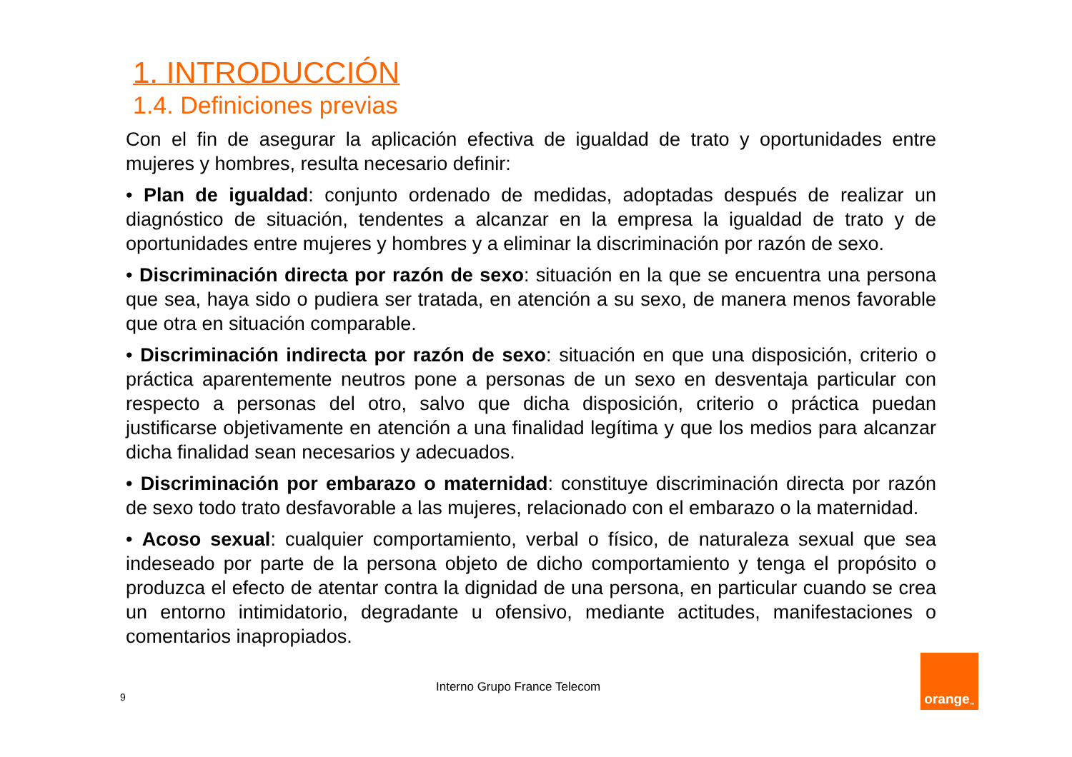1. INTRODUCCIÓN
1.4. Definiciones previas
Con el fin de asegurar la aplicación efectiva de igualdad de trato y oportunidades entre mujeres y hombres, resulta necesario definir:
• Plan de igualdad: conjunto ordenado de medidas, adoptadas después de realizar un diagnóstico de situación, tendentes a alcanzar en la empresa la igualdad de trato y de oportunidades entre mujeres y hombres y a eliminar la discriminación por razón de sexo.
• Discriminación directa por razón de sexo: situación en la que se encuentra una persona que sea, haya sido o pudiera ser tratada, en atención a su sexo, de manera menos favorable que otra en situación comparable.
• Discriminación indirecta por razón de sexo: situación en que una disposición, criterio o práctica aparentemente neutros pone a personas de un sexo en desventaja particular con respecto a personas del otro, salvo que dicha disposición, criterio o práctica puedan justificarse objetivamente en atención a una finalidad legítima y que los medios para alcanzar dicha finalidad sean necesarios y adecuados.
• Discriminación por embarazo o maternidad: constituye discriminación directa por razón de sexo todo trato desfavorable a las mujeres, relacionado con el embarazo o la maternidad.
• Acoso sexual: cualquier comportamiento, verbal o físico, de naturaleza sexual que sea indeseado por parte de la persona objeto de dicho comportamiento y tenga el propósito o produzca el efecto de atentar contra la dignidad de una persona, en particular cuando se crea un entorno intimidatorio, degradante u ofensivo, mediante actitudes, manifestaciones o comentarios inapropiados.
Interno Grupo France Telecom
9
orange<sup>™</sup>